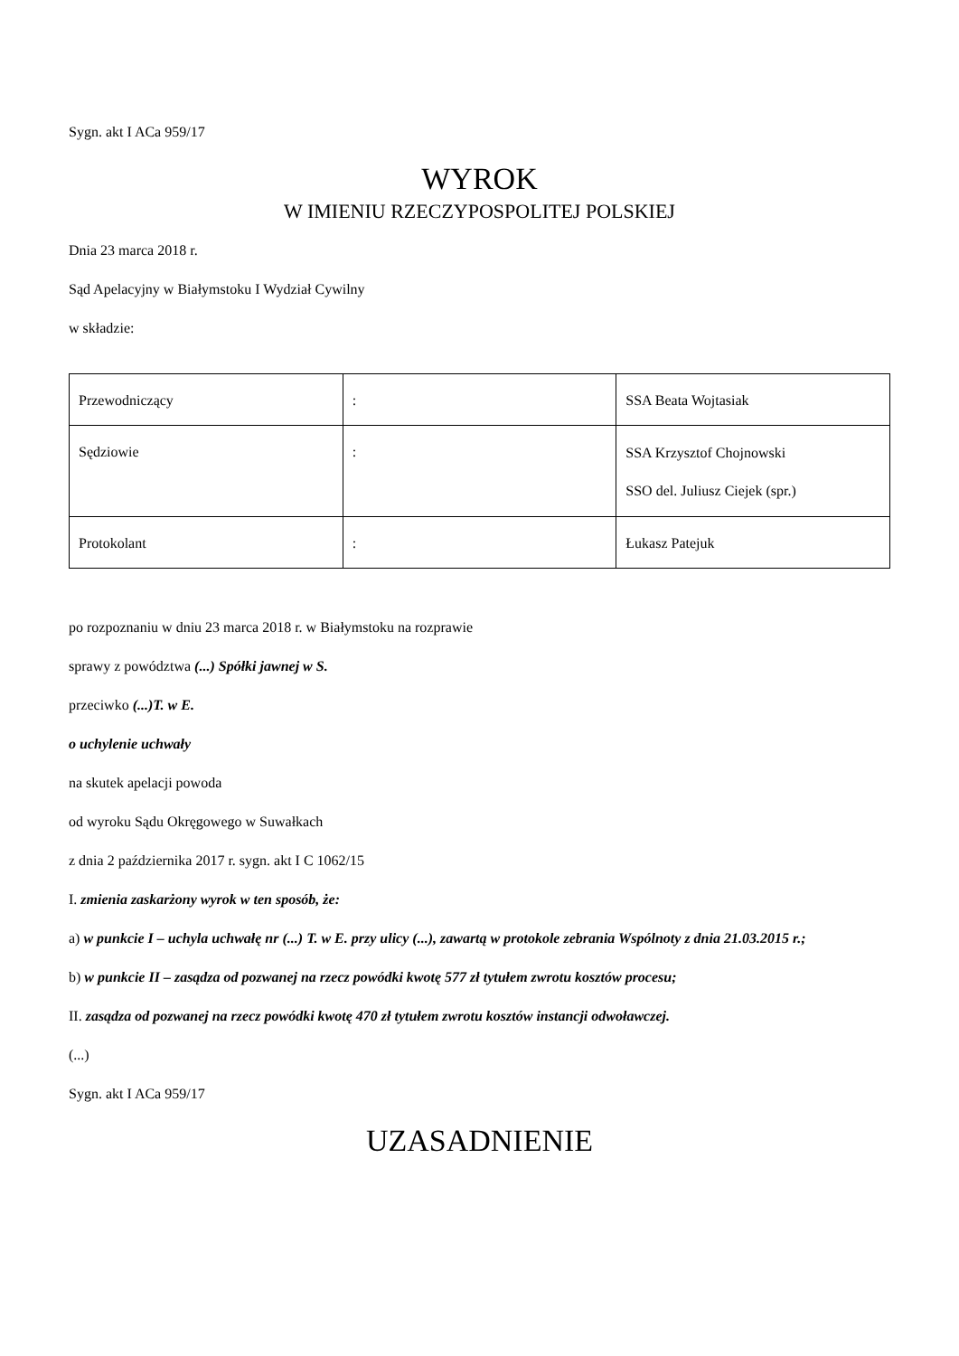Sygn. akt I ACa 959/17
WYROK
W IMIENIU RZECZYPOSPOLITEJ POLSKIEJ
Dnia 23 marca 2018 r.
Sąd Apelacyjny w Białymstoku I Wydział Cywilny
w składzie:
| Przewodniczący | : | SSA Beata Wojtasiak |
| Sędziowie | : | SSA Krzysztof Chojnowski SSO del. Juliusz Ciejek (spr.) |
| Protokolant | : | Łukasz Patejuk |
po rozpoznaniu w dniu 23 marca 2018 r. w Białymstoku na rozprawie
sprawy z powództwa (...) Spółki jawnej w S.
przeciwko (...)T. w E.
o uchylenie uchwały
na skutek apelacji powoda
od wyroku Sądu Okręgowego w Suwałkach
z dnia 2 października 2017 r. sygn. akt I C 1062/15
I. zmienia zaskarżony wyrok w ten sposób, że:
a) w punkcie I – uchyla uchwałę nr (...) T. w E. przy ulicy (...), zawartą w protokole zebrania Wspólnoty z dnia 21.03.2015 r.;
b) w punkcie II – zasądza od pozwanej na rzecz powódki kwotę 577 zł tytułem zwrotu kosztów procesu;
II. zasądza od pozwanej na rzecz powódki kwotę 470 zł tytułem zwrotu kosztów instancji odwoławczej.
(...)
Sygn. akt I ACa 959/17
UZASADNIENIE